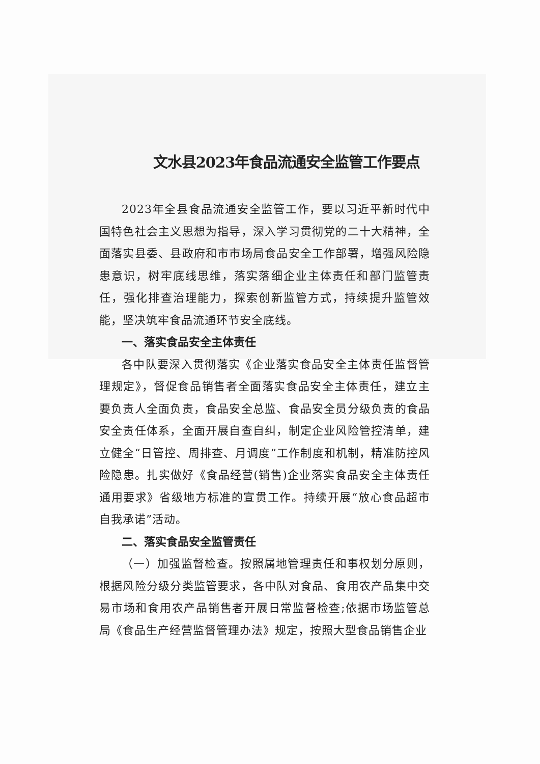文水县2023年食品流通安全监管工作要点
2023年全县食品流通安全监管工作，要以习近平新时代中国特色社会主义思想为指导，深入学习贯彻党的二十大精神，全面落实县委、县政府和市市场局食品安全工作部署，增强风险隐患意识，树牢底线思维，落实落细企业主体责任和部门监管责任，强化排查治理能力，探索创新监管方式，持续提升监管效能，坚决筑牢食品流通环节安全底线。
一、落实食品安全主体责任
各中队要深入贯彻落实《企业落实食品安全主体责任监督管理规定》，督促食品销售者全面落实食品安全主体责任，建立主要负责人全面负责，食品安全总监、食品安全员分级负责的食品安全责任体系，全面开展自查自纠，制定企业风险管控清单，建立健全“日管控、周排查、月调度”工作制度和机制，精准防控风险隐患。扎实做好《食品经营(销售)企业落实食品安全主体责任通用要求》省级地方标准的宣贯工作。持续开展“放心食品超市自我承诺”活动。
二、落实食品安全监管责任
（一）加强监督检查。按照属地管理责任和事权划分原则，根据风险分级分类监管要求，各中队对食品、食用农产品集中交易市场和食用农产品销售者开展日常监督检查;依据市场监管总局《食品生产经营监督管理办法》规定，按照大型食品销售企业